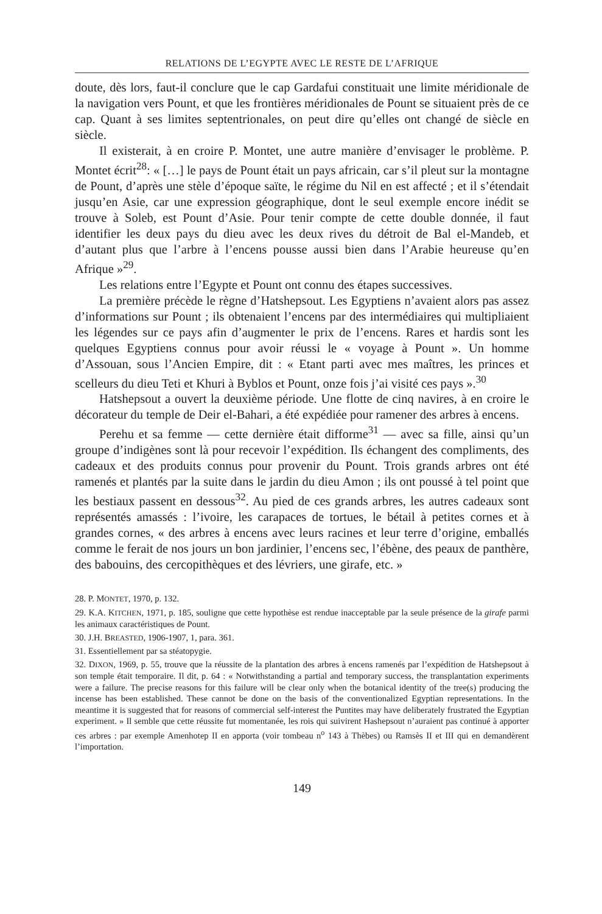RELATIONS DE L’EGYPTE AVEC LE RESTE DE L’AFRIQUE
doute, dès lors, faut-il conclure que le cap Gardafui constituait une limite méridionale de la navigation vers Pount, et que les frontières méridionales de Pount se situaient près de ce cap. Quant à ses limites septentrionales, on peut dire qu’elles ont changé de siècle en siècle.
Il existerait, à en croire P. Montet, une autre manière d’envisager le problème. P. Montet écrit<sup>28</sup>: « […] le pays de Pount était un pays africain, car s’il pleut sur la montagne de Pount, d’après une stèle d’époque saïte, le régime du Nil en est affecté ; et il s’étendait jusqu’en Asie, car une expression géographique, dont le seul exemple encore inédit se trouve à Soleb, est Pount d’Asie. Pour tenir compte de cette double donnée, il faut identifier les deux pays du dieu avec les deux rives du détroit de Bal el-Mandeb, et d’autant plus que l’arbre à l’encens pousse aussi bien dans l’Arabie heureuse qu’en Afrique »<sup>29</sup>.
Les relations entre l’Egypte et Pount ont connu des étapes successives.
La première précède le règne d’Hatshepsout. Les Egyptiens n’avaient alors pas assez d’informations sur Pount ; ils obtenaient l’encens par des intermédiaires qui multipliaient les légendes sur ce pays afin d’augmenter le prix de l’encens. Rares et hardis sont les quelques Egyptiens connus pour avoir réussi le « voyage à Pount ». Un homme d’Assouan, sous l’Ancien Empire, dit : « Etant parti avec mes maîtres, les princes et scelleurs du dieu Teti et Khuri à Byblos et Pount, onze fois j’ai visité ces pays ».<sup>30</sup>
Hatshepsout a ouvert la deuxième période. Une flotte de cinq navires, à en croire le décorateur du temple de Deir el-Bahari, a été expédiée pour ramener des arbres à encens.
Perehu et sa femme — cette dernière était difforme<sup>31</sup> — avec sa fille, ainsi qu’un groupe d’indigènes sont là pour recevoir l’expédition. Ils échangent des compliments, des cadeaux et des produits connus pour provenir du Pount. Trois grands arbres ont été ramenés et plantés par la suite dans le jardin du dieu Amon ; ils ont poussé à tel point que les bestiaux passent en dessous<sup>32</sup>. Au pied de ces grands arbres, les autres cadeaux sont représentés amassés : l’ivoire, les carapaces de tortues, le bétail à petites cornes et à grandes cornes, « des arbres à encens avec leurs racines et leur terre d’origine, emballés comme le ferait de nos jours un bon jardinier, l’encens sec, l’ébène, des peaux de panthère, des babouins, des cercopithèques et des lévriers, une girafe, etc. »
28. P. MONTET, 1970, p. 132.
29. K.A. KITCHEN, 1971, p. 185, souligne que cette hypothèse est rendue inacceptable par la seule présence de la girafe parmi les animaux caractéristiques de Pount.
30. J.H. BREASTED, 1906-1907, 1, para. 361.
31. Essentiellement par sa stéatopygie.
32. DIXON, 1969, p. 55, trouve que la réussite de la plantation des arbres à encens ramenés par l’expédition de Hatshepsout à son temple était temporaire. Il dit, p. 64 : « Notwithstanding a partial and temporary success, the transplantation experiments were a failure. The precise reasons for this failure will be clear only when the botanical identity of the tree(s) producing the incense has been established. These cannot be done on the basis of the conventionalized Egyptian representations. In the meantime it is suggested that for reasons of commercial self-interest the Puntites may have deliberately frustrated the Egyptian experiment. » Il semble que cette réussite fut momentanée, les rois qui suivirent Hashepsout n’auraient pas continué à apporter ces arbres : par exemple Amenhotep II en apporta (voir tombeau n<sup>o</sup> 143 à Thèbes) ou Ramsès II et III qui en demandèrent l’importation.
149